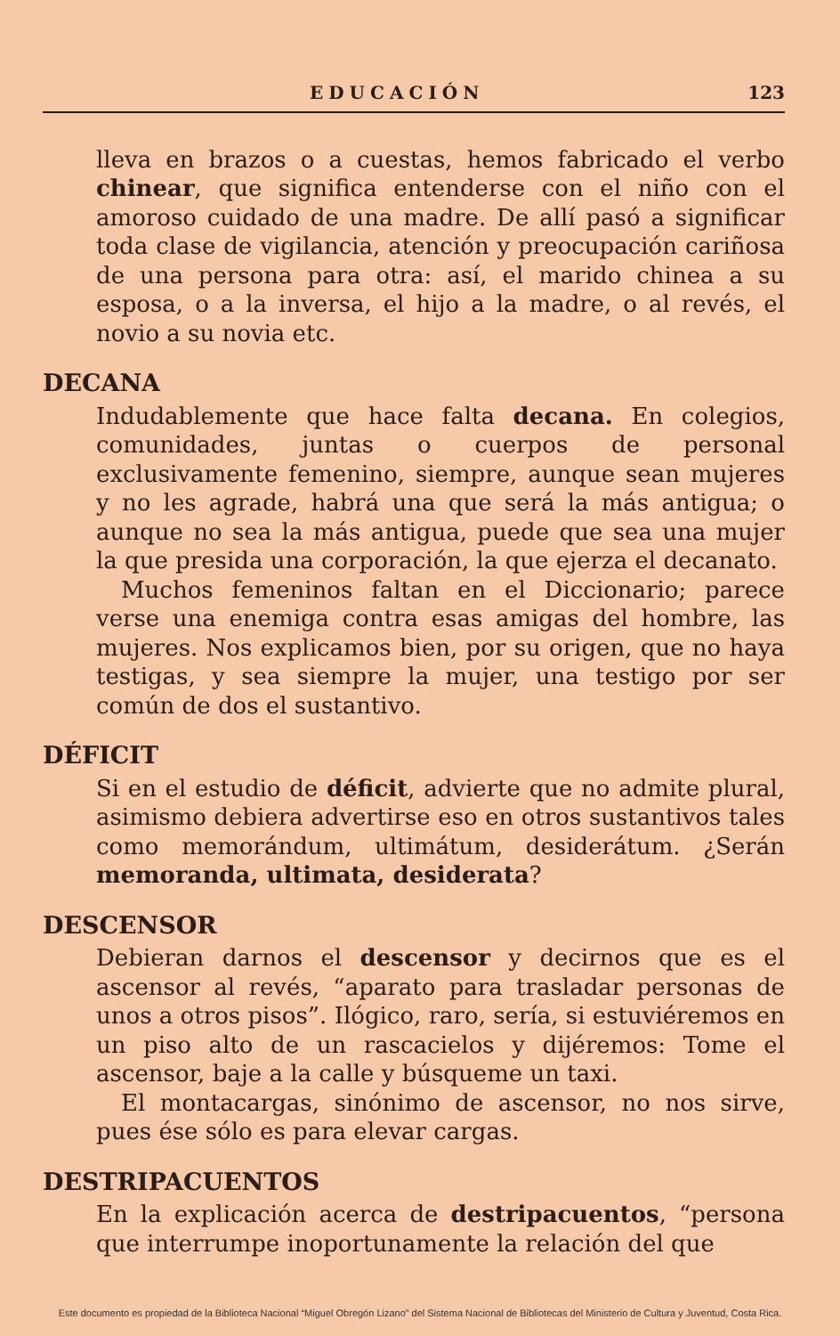EDUCACIÓN 123
lleva en brazos o a cuestas, hemos fabricado el verbo chinear, que significa entenderse con el niño con el amoroso cuidado de una madre. De allí pasó a significar toda clase de vigilancia, atención y preocupación cariñosa de una persona para otra: así, el marido chinea a su esposa, o a la inversa, el hijo a la madre, o al revés, el novio a su novia etc.
DECANA
Indudablemente que hace falta decana. En colegios, comunidades, juntas o cuerpos de personal exclusivamente femenino, siempre, aunque sean mujeres y no les agrade, habrá una que será la más antigua; o aunque no sea la más antigua, puede que sea una mujer la que presida una corporación, la que ejerza el decanato.
Muchos femeninos faltan en el Diccionario; parece verse una enemiga contra esas amigas del hombre, las mujeres. Nos explicamos bien, por su origen, que no haya testigas, y sea siempre la mujer, una testigo por ser común de dos el sustantivo.
DÉFICIT
Si en el estudio de déficit, advierte que no admite plural, asimismo debiera advertirse eso en otros sustantivos tales como memorándum, ultimátum, desiderátum. ¿Serán memoranda, ultimata, desiderata?
DESCENSOR
Debieran darnos el descensor y decirnos que es el ascensor al revés, “aparato para trasladar personas de unos a otros pisos”. Ilógico, raro, sería, si estuviéremos en un piso alto de un rascacielos y dijéremos: Tome el ascensor, baje a la calle y búsqueme un taxi.
El montacargas, sinónimo de ascensor, no nos sirve, pues ése sólo es para elevar cargas.
DESTRIPACUENTOS
En la explicación acerca de destripacuentos, “persona que interrumpe inoportunamente la relación del que
Este documento es propiedad de la Biblioteca Nacional “Miguel Obregón Lizano” del Sistema Nacional de Bibliotecas del Ministerio de Cultura y Juventud, Costa Rica.